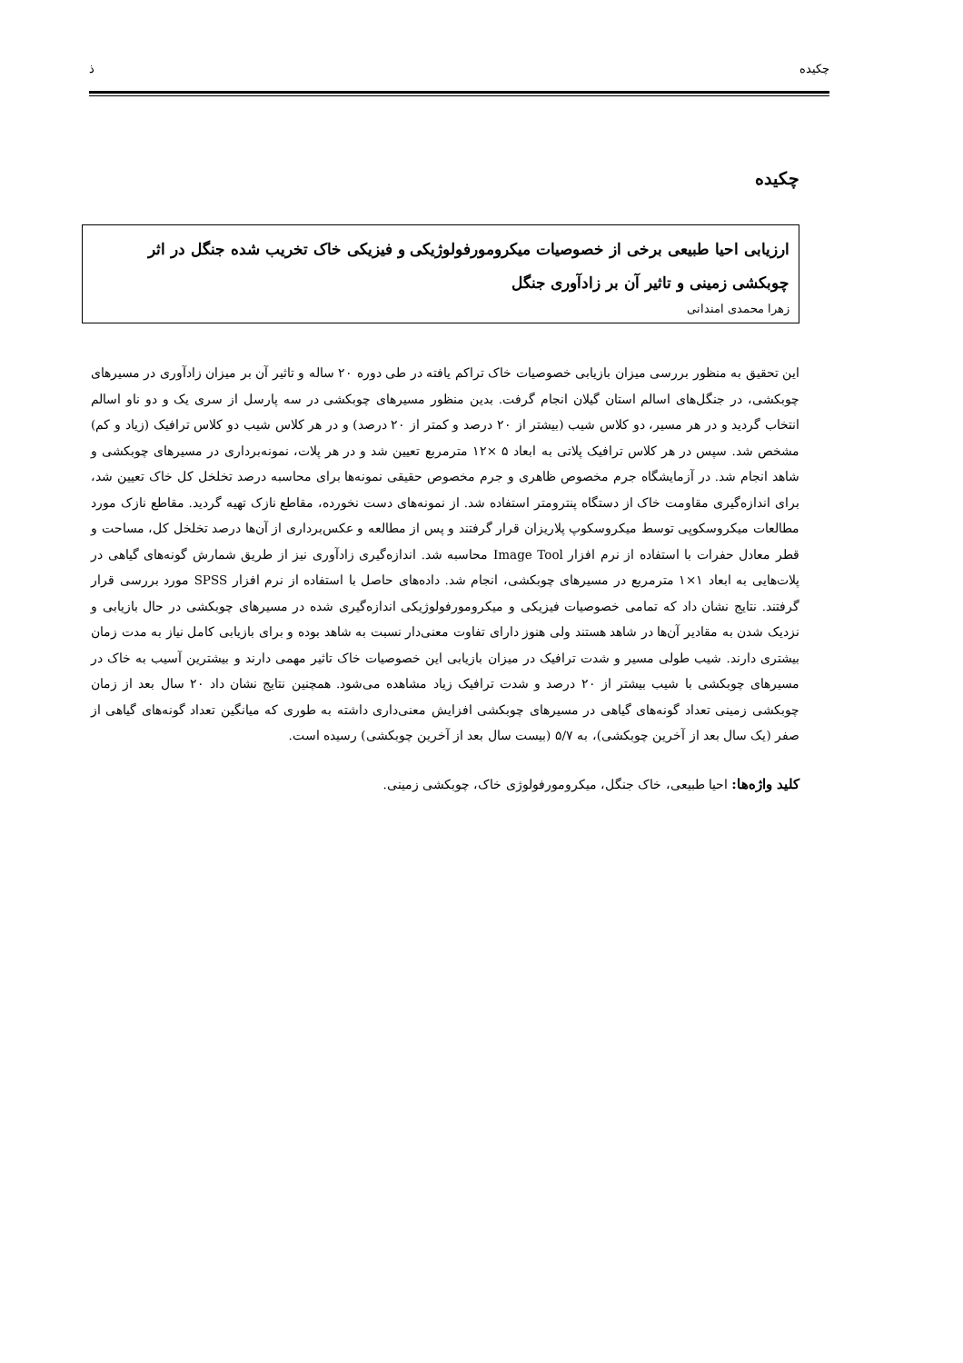چکیده ذ
چکیده
ارزیابی احیا طبیعی برخی از خصوصیات میکرومورفولوژیکی و فیزیکی خاک تخریب شده جنگل در اثر چوبکشی زمینی و تاثیر آن بر زادآوری جنگل
زهرا محمدی امندانی
این تحقیق به منظور بررسی میزان بازیابی خصوصیات خاک تراکم یافته در طی دوره ۲۰ ساله و تاثیر آن بر میزان زادآوری در مسیرهای چوبکشی، در جنگل‌های اسالم استان گیلان انجام گرفت. بدین منظور مسیرهای چوبکشی در سه پارسل از سری یک و دو ناو اسالم انتخاب گردید و در هر مسیر، دو کلاس شیب (بیشتر از ۲۰ درصد و کمتر از ۲۰ درصد) و در هر کلاس شیب دو کلاس ترافیک (زیاد و کم) مشخص شد. سپس در هر کلاس ترافیک پلاتی به ابعاد ۵ ×۱۲ مترمربع تعیین شد و در هر پلات، نمونه‌برداری در مسیرهای چوبکشی و شاهد انجام شد. در آزمایشگاه جرم مخصوص ظاهری و جرم مخصوص حقیقی نمونه‌ها برای محاسبه درصد تخلخل کل خاک تعیین شد، برای اندازه‌گیری مقاومت خاک از دستگاه پنترومتر استفاده شد. از نمونه‌های دست نخورده، مقاطع نازک تهیه گردید. مقاطع نازک مورد مطالعات میکروسکوپی توسط میکروسکوپ پلاریزان قرار گرفتند و پس از مطالعه و عکس‌برداری از آن‌ها درصد تخلخل کل، مساحت و قطر معادل حفرات با استفاده از نرم افزار Image Tool محاسبه شد. اندازه‌گیری زادآوری نیز از طریق شمارش گونه‌های گیاهی در پلات‌هایی به ابعاد ۱×۱ مترمربع در مسیرهای چوبکشی، انجام شد. داده‌های حاصل با استفاده از نرم افزار SPSS مورد بررسی قرار گرفتند. نتایج نشان داد که تمامی خصوصیات فیزیکی و میکرومورفولوژیکی اندازه‌گیری شده در مسیرهای چوبکشی در حال بازیابی و نزدیک شدن به مقادیر آن‌ها در شاهد هستند ولی هنوز دارای تفاوت معنی‌دار نسبت به شاهد بوده و برای بازیابی کامل نیاز به مدت زمان بیشتری دارند. شیب طولی مسیر و شدت ترافیک در میزان بازیابی این خصوصیات خاک تاثیر مهمی دارند و بیشترین آسیب به خاک در مسیرهای چوبکشی با شیب بیشتر از ۲۰ درصد و شدت ترافیک زیاد مشاهده می‌شود. همچنین نتایج نشان داد ۲۰ سال بعد از زمان چوبکشی زمینی تعداد گونه‌های گیاهی در مسیرهای چوبکشی افزایش معنی‌داری داشته به طوری که میانگین تعداد گونه‌های گیاهی از صفر (یک سال بعد از آخرین چوبکشی)، به ۵/۷ (بیست سال بعد از آخرین چوبکشی) رسیده است.
کلید واژه‌ها: احیا طبیعی، خاک جنگل، میکرومورفولوژی خاک، چوبکشی زمینی.